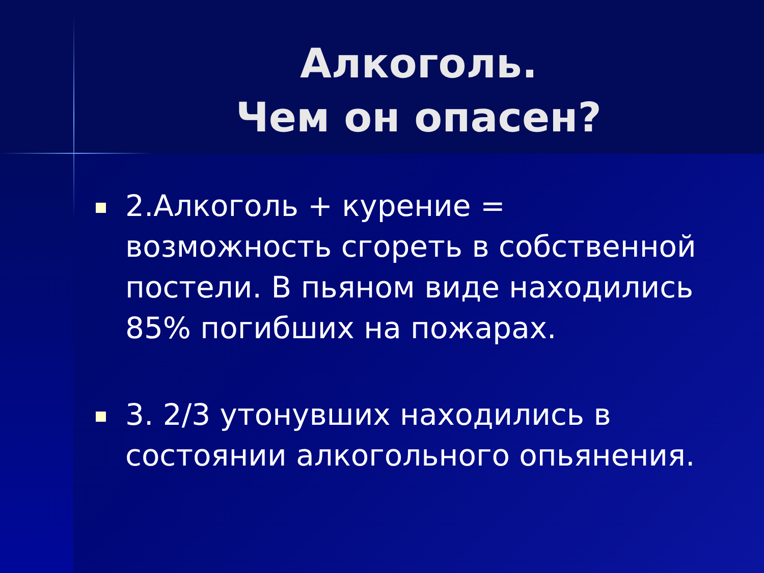Алкоголь.
Чем он опасен?
2.Алкоголь + курение = возможность сгореть в собственной постели. В пьяном виде находились 85% погибших на пожарах.
3. 2/3 утонувших находились в состоянии алкогольного опьянения.